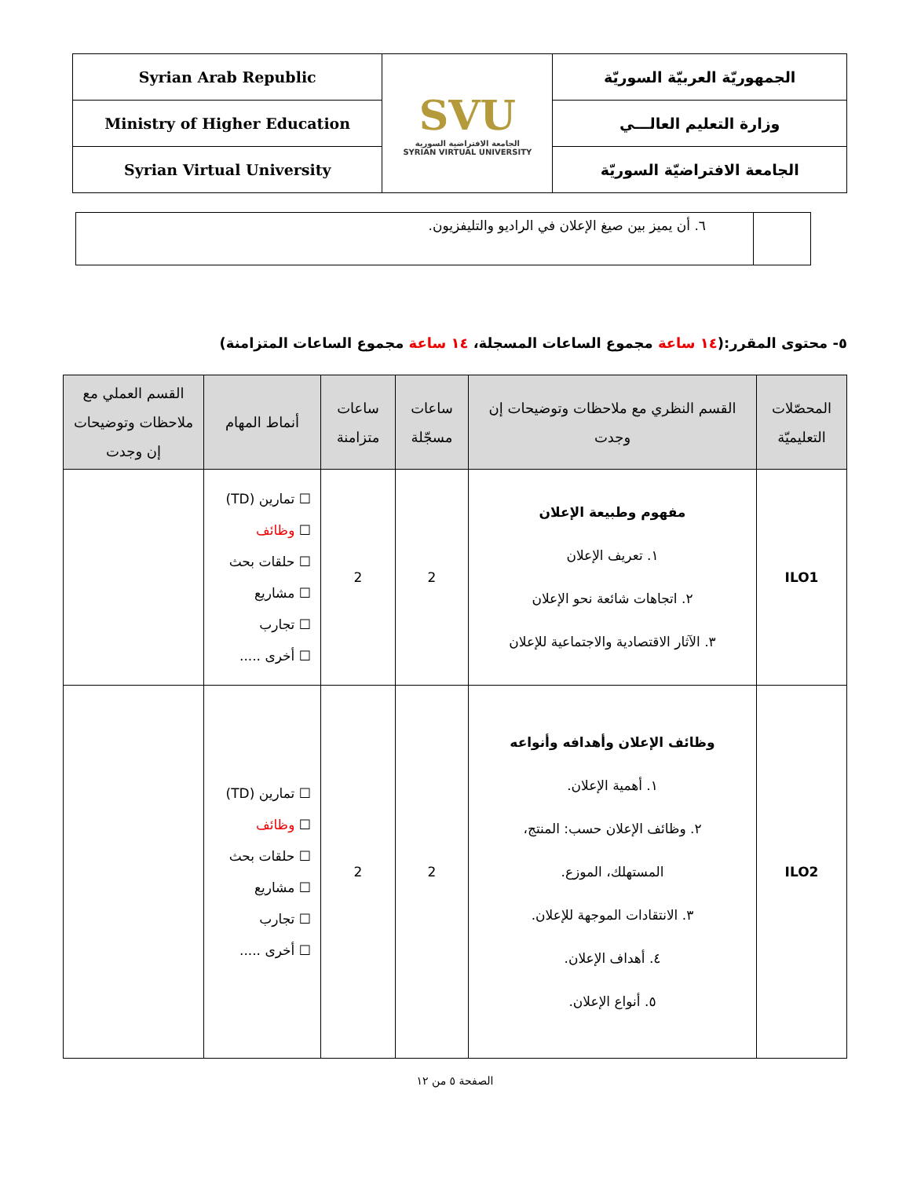| Syrian Arab Republic | SVU الجامعة الافتراضية السورية SYRIAN VIRTUAL UNIVERSITY | الجمهوريّة العربيّة السوريّة |
| Ministry of Higher Education | | وزارة التعليم العالـــي |
| Syrian Virtual University | | الجامعة الافتراضيّة السوريّة |
| | ٦. أن يميز بين صيغ الإعلان في الراديو والتليفزيون. |
٥- محتوى المقرر:(١٤ ساعة مجموع الساعات المسجلة، ١٤ ساعة مجموع الساعات المتزامنة)
| المحصّلات التعليميّة | القسم النظري مع ملاحظات وتوضيحات إن وجدت | ساعات مسجّلة | ساعات متزامنة | أنماط المهام | القسم العملي مع ملاحظات وتوضيحات إن وجدت |
| --- | --- | --- | --- | --- | --- |
| ILO1 | مفهوم وطبيعة الإعلان ١. تعريف الإعلان ٢. اتجاهات شائعة نحو الإعلان ٣. الآثار الاقتصادية والاجتماعية للإعلان | 2 | 2 | ☐ تمارين (TD) ☐ وظائف ☐ حلقات بحث ☐ مشاريع ☐ تجارب ☐ أخرى ..... | |
| ILO2 | وظائف الإعلان وأهدافه وأنواعه ١. أهمية الإعلان. ٢. وظائف الإعلان حسب: المنتج، المستهلك، الموزع. ٣. الانتقادات الموجهة للإعلان. ٤. أهداف الإعلان. ٥. أنواع الإعلان. | 2 | 2 | ☐ تمارين (TD) ☐ وظائف ☐ حلقات بحث ☐ مشاريع ☐ تجارب ☐ أخرى ..... | |
الصفحة ٥ من ١٢